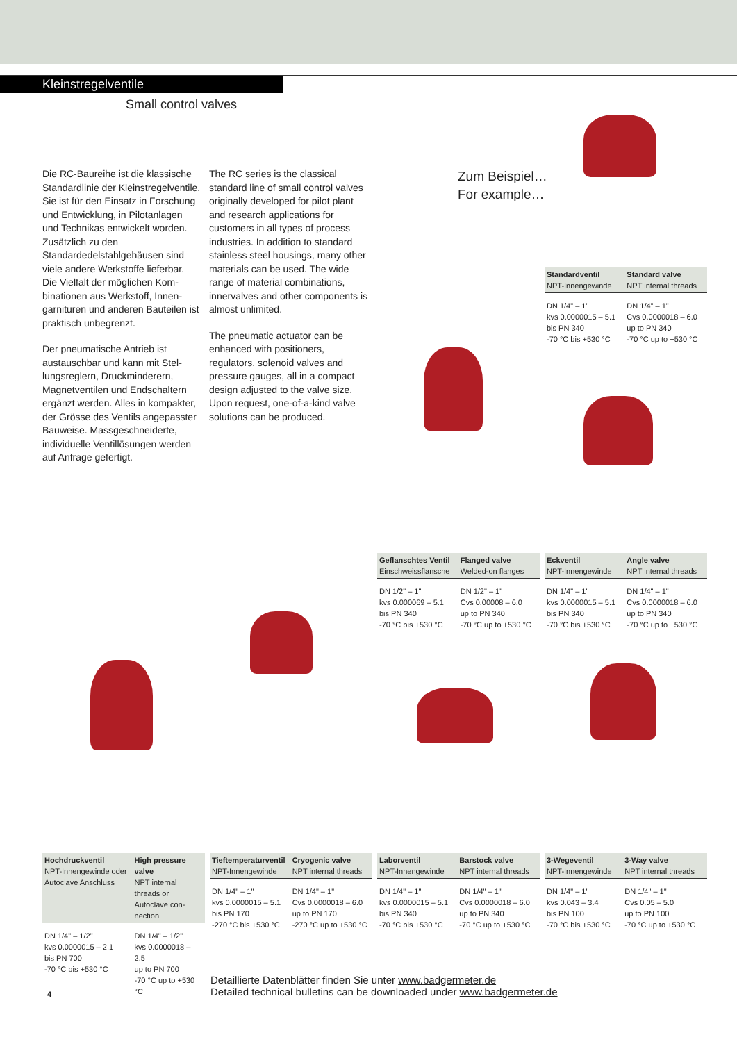Kleinstregelventile
Small control valves
Die RC-Baureihe ist die klassische Standardlinie der Kleinstregel­ventile. Sie ist für den Einsatz in Forschung und Entwicklung, in Pilotanlagen und Technikas ent­wickelt worden. Zusätzlich zu den Standardedelstahlgehäusen sind viele andere Werkstoffe lieferbar. Die Vielfalt der möglichen Kom­binationen aus Werkstoff, Innen­garnituren und anderen Bauteilen ist praktisch unbegrenzt.
Der pneumatische Antrieb ist austauschbar und kann mit Stel­lungsreglern, Druckminderern, Magnetventilen und Endschaltern ergänzt werden. Alles in kompak­ter, der Grösse des Ventils ange­passter Bauweise. Massgeschneiderte, individuelle Ventillösungen werden auf Anfrage gefertigt.
The RC series is the classical standard line of small control valves originally developed for pilot plant and research applications for customers in all types of process industries. In addition to standard stainless steel housings, many other materials can be used. The wide range of material combinations, innervalves and other components is almost unlimited.
The pneumatic actuator can be enhanced with positioners, regulators, solenoid valves and pressure gauges, all in a compact design adjusted to the valve size. Upon request, one-of-a-kind valve solutions can be produced.
Zum Beispiel…
For example…
| Standardventil NPT-Innengewinde | Standard valve NPT internal threads |
| --- | --- |
| DN 1/4" – 1" kvs 0.0000015 – 5.1 bis PN 340 -70 °C bis +530 °C | DN 1/4" – 1" Cvs 0.0000018 – 6.0 up to PN 340 -70 °C up to +530 °C |
| Geflanschtes Ventil Einschweissflansche | Flanged valve Welded-on flanges |
| --- | --- |
| DN 1/2" – 1" kvs 0.000069 – 5.1 bis PN 340 -70 °C bis +530 °C | DN 1/2" – 1" Cvs 0.00008 – 6.0 up to PN 340 -70 °C up to +530 °C |
| Eckventil NPT-Innengewinde | Angle valve NPT internal threads |
| --- | --- |
| DN 1/4" – 1" kvs 0.0000015 – 5.1 bis PN 340 -70 °C bis +530 °C | DN 1/4" – 1" Cvs 0.0000018 – 6.0 up to PN 340 -70 °C up to +530 °C |
| Hochdruckventil NPT-Innengewinde oder Autoclave Anschluss | High pressure valve NPT internal threads or Autoclave con­nection |
| --- | --- |
| DN 1/4" – 1/2" kvs 0.0000015 – 2.1 bis PN 700 -70 °C bis +530 °C | DN 1/4" – 1/2" kvs 0.0000018 – 2.5 up to PN 700 -70 °C up to +530 °C |
| Tieftemperaturventil NPT-Innengewinde | Cryogenic valve NPT internal threads |
| --- | --- |
| DN 1/4" – 1" kvs 0.0000015 – 5.1 bis PN 170 -270 °C bis +530 °C | DN 1/4" – 1" Cvs 0.0000018 – 6.0 up to PN 170 -270 °C up to +530 °C |
| Laborventil NPT-Innengewinde | Barstock valve NPT internal threads |
| --- | --- |
| DN 1/4" – 1" kvs 0.0000015 – 5.1 bis PN 340 -70 °C bis +530 °C | DN 1/4" – 1" Cvs 0.0000018 – 6.0 up to PN 340 -70 °C up to +530 °C |
| 3-Wegeventil NPT-Innengewinde | 3-Way valve NPT internal threads |
| --- | --- |
| DN 1/4" – 1" kvs 0.043 – 3.4 bis PN 100 -70 °C bis +530 °C | DN 1/4" – 1" Cvs 0.05 – 5.0 up to PN 100 -70 °C up to +530 °C |
Detaillierte Datenblätter finden Sie unter www.badgermeter.de
Detailed technical bulletins can be downloaded under www.badgermeter.de
4